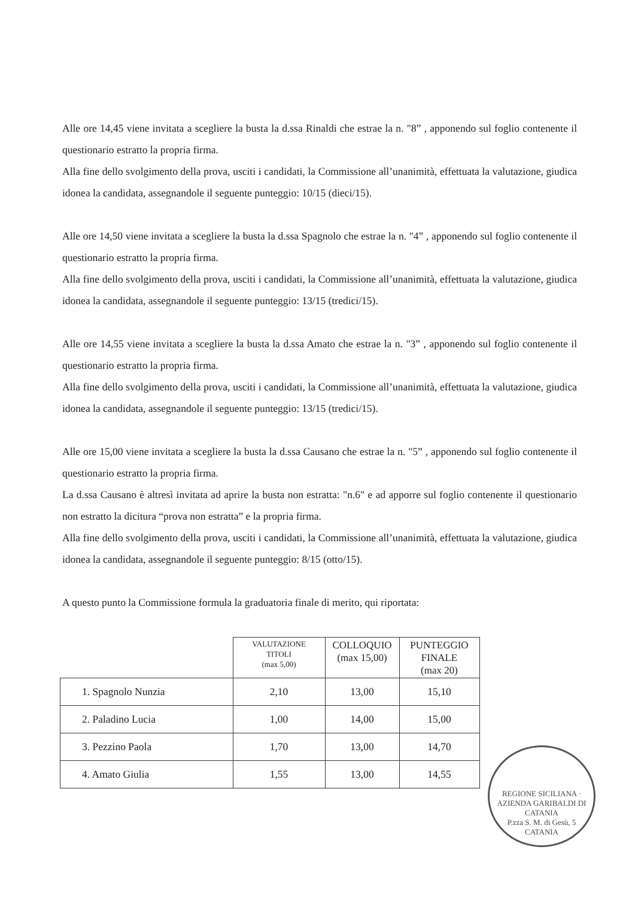Alle ore 14,45 viene invitata a scegliere la busta la d.ssa Rinaldi che estrae la n. "8” , apponendo sul foglio contenente il questionario estratto la propria firma.
Alla fine dello svolgimento della prova, usciti i candidati, la Commissione all’unanimità, effettuata la valutazione, giudica idonea la candidata, assegnandole il seguente punteggio: 10/15 (dieci/15).
Alle ore 14,50 viene invitata a scegliere la busta la d.ssa Spagnolo che estrae la n. "4” , apponendo sul foglio contenente il questionario estratto la propria firma.
Alla fine dello svolgimento della prova, usciti i candidati, la Commissione all’unanimità, effettuata la valutazione, giudica idonea la candidata, assegnandole il seguente punteggio: 13/15 (tredici/15).
Alle ore 14,55 viene invitata a scegliere la busta la d.ssa Amato che estrae la n. "3” , apponendo sul foglio contenente il questionario estratto la propria firma.
Alla fine dello svolgimento della prova, usciti i candidati, la Commissione all’unanimità, effettuata la valutazione, giudica idonea la candidata, assegnandole il seguente punteggio: 13/15 (tredici/15).
Alle ore 15,00 viene invitata a scegliere la busta la d.ssa Causano che estrae la n. "5” , apponendo sul foglio contenente il questionario estratto la propria firma.
La d.ssa Causano è altresì invitata ad aprire la busta non estratta: "n.6" e ad apporre sul foglio contenente il questionario non estratto la dicitura “prova non estratta” e la propria firma.
Alla fine dello svolgimento della prova, usciti i candidati, la Commissione all’unanimità, effettuata la valutazione, giudica idonea la candidata, assegnandole il seguente punteggio: 8/15 (otto/15).
A questo punto la Commissione formula la graduatoria finale di merito, qui riportata:
| | VALUTAZIONE TITOLI (max 5,00) | COLLOQUIO (max 15,00) | PUNTEGGIO FINALE (max 20) |
| --- | --- | --- | --- |
| 1. Spagnolo Nunzia | 2,10 | 13,00 | 15,10 |
| 2. Paladino Lucia | 1,00 | 14,00 | 15,00 |
| 3. Pezzino Paola | 1,70 | 13,00 | 14,70 |
| 4. Amato Giulia | 1,55 | 13,00 | 14,55 |
REGIONE SICILIANA · AZIENDA GARIBALDI DI CATANIA
P.zza S. M. di Gesù, 5
CATANIA